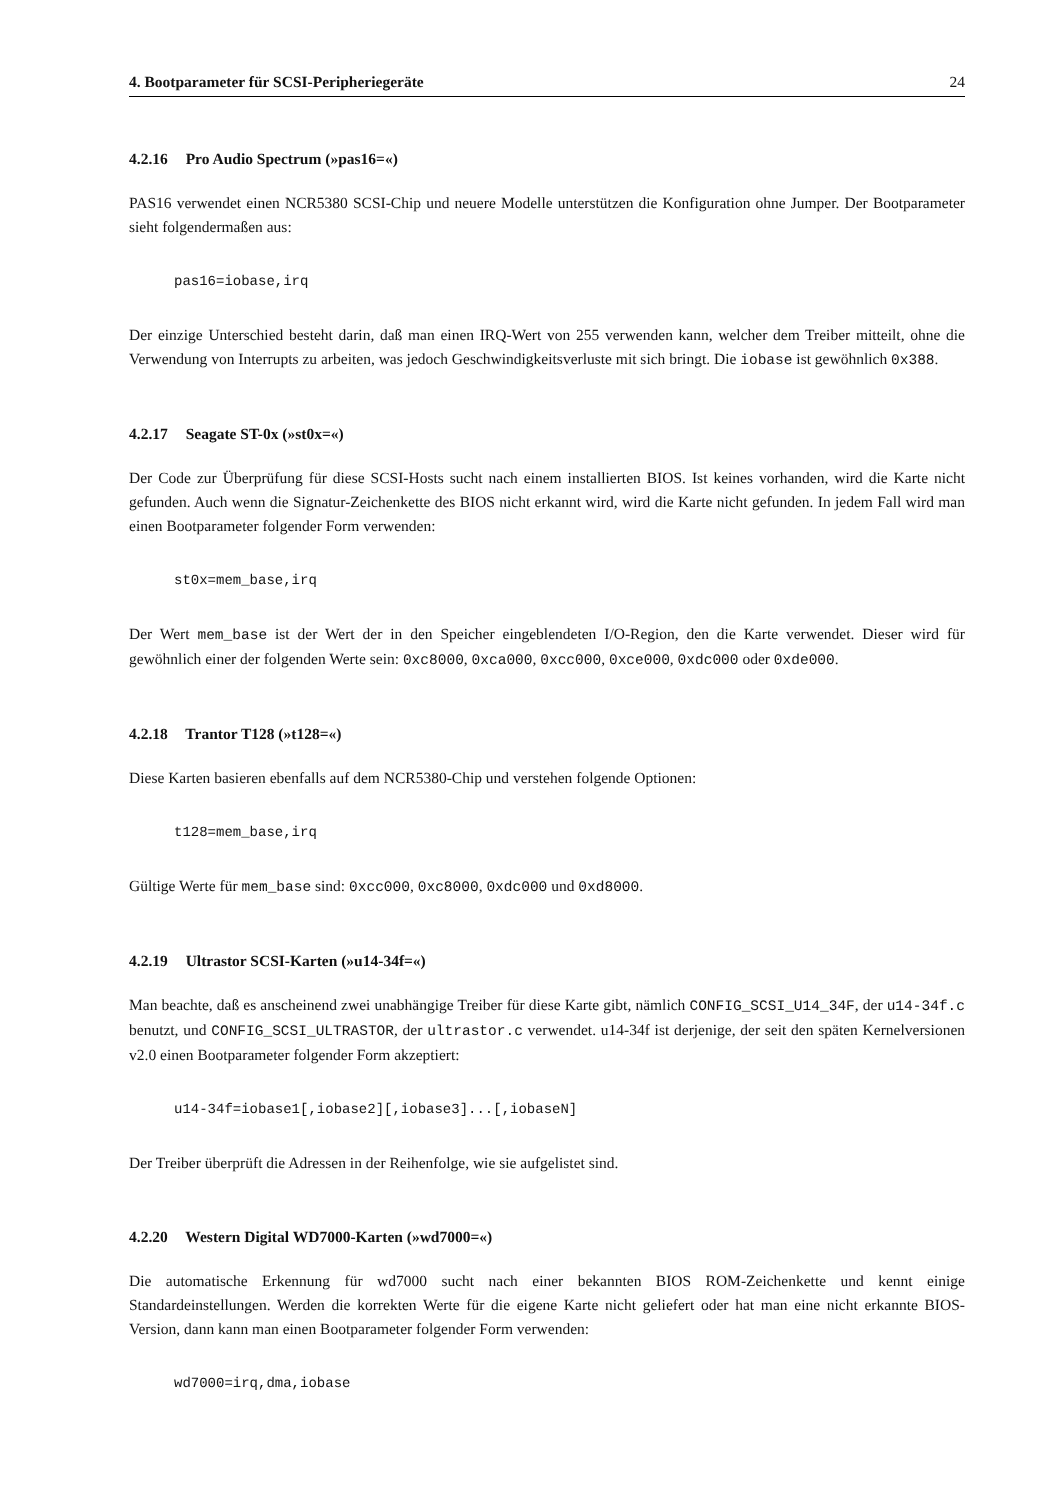4. Bootparameter für SCSI-Peripheriegeräte 24
4.2.16 Pro Audio Spectrum (»pas16=«)
PAS16 verwendet einen NCR5380 SCSI-Chip und neuere Modelle unterstützen die Konfiguration ohne Jumper. Der Bootparameter sieht folgendermaßen aus:
pas16=iobase,irq
Der einzige Unterschied besteht darin, daß man einen IRQ-Wert von 255 verwenden kann, welcher dem Treiber mitteilt, ohne die Verwendung von Interrupts zu arbeiten, was jedoch Geschwindigkeitsverluste mit sich bringt. Die iobase ist gewöhnlich 0x388.
4.2.17 Seagate ST-0x (»st0x=«)
Der Code zur Überprüfung für diese SCSI-Hosts sucht nach einem installierten BIOS. Ist keines vorhanden, wird die Karte nicht gefunden. Auch wenn die Signatur-Zeichenkette des BIOS nicht erkannt wird, wird die Karte nicht gefunden. In jedem Fall wird man einen Bootparameter folgender Form verwenden:
st0x=mem_base,irq
Der Wert mem_base ist der Wert der in den Speicher eingeblendeten I/O-Region, den die Karte verwendet. Dieser wird für gewöhnlich einer der folgenden Werte sein: 0xc8000, 0xca000, 0xcc000, 0xce000, 0xdc000 oder 0xde000.
4.2.18 Trantor T128 (»t128=«)
Diese Karten basieren ebenfalls auf dem NCR5380-Chip und verstehen folgende Optionen:
t128=mem_base,irq
Gültige Werte für mem_base sind: 0xcc000, 0xc8000, 0xdc000 und 0xd8000.
4.2.19 Ultrastor SCSI-Karten (»u14-34f=«)
Man beachte, daß es anscheinend zwei unabhängige Treiber für diese Karte gibt, nämlich CONFIG_SCSI_U14_34F, der u14-34f.c benutzt, und CONFIG_SCSI_ULTRASTOR, der ultrastor.c verwendet. u14-34f ist derjenige, der seit den späten Kernelversionen v2.0 einen Bootparameter folgender Form akzeptiert:
u14-34f=iobase1[,iobase2][,iobase3]...[,iobaseN]
Der Treiber überprüft die Adressen in der Reihenfolge, wie sie aufgelistet sind.
4.2.20 Western Digital WD7000-Karten (»wd7000=«)
Die automatische Erkennung für wd7000 sucht nach einer bekannten BIOS ROM-Zeichenkette und kennt einige Standardeinstellungen. Werden die korrekten Werte für die eigene Karte nicht geliefert oder hat man eine nicht erkannte BIOS-Version, dann kann man einen Bootparameter folgender Form verwenden:
wd7000=irq,dma,iobase